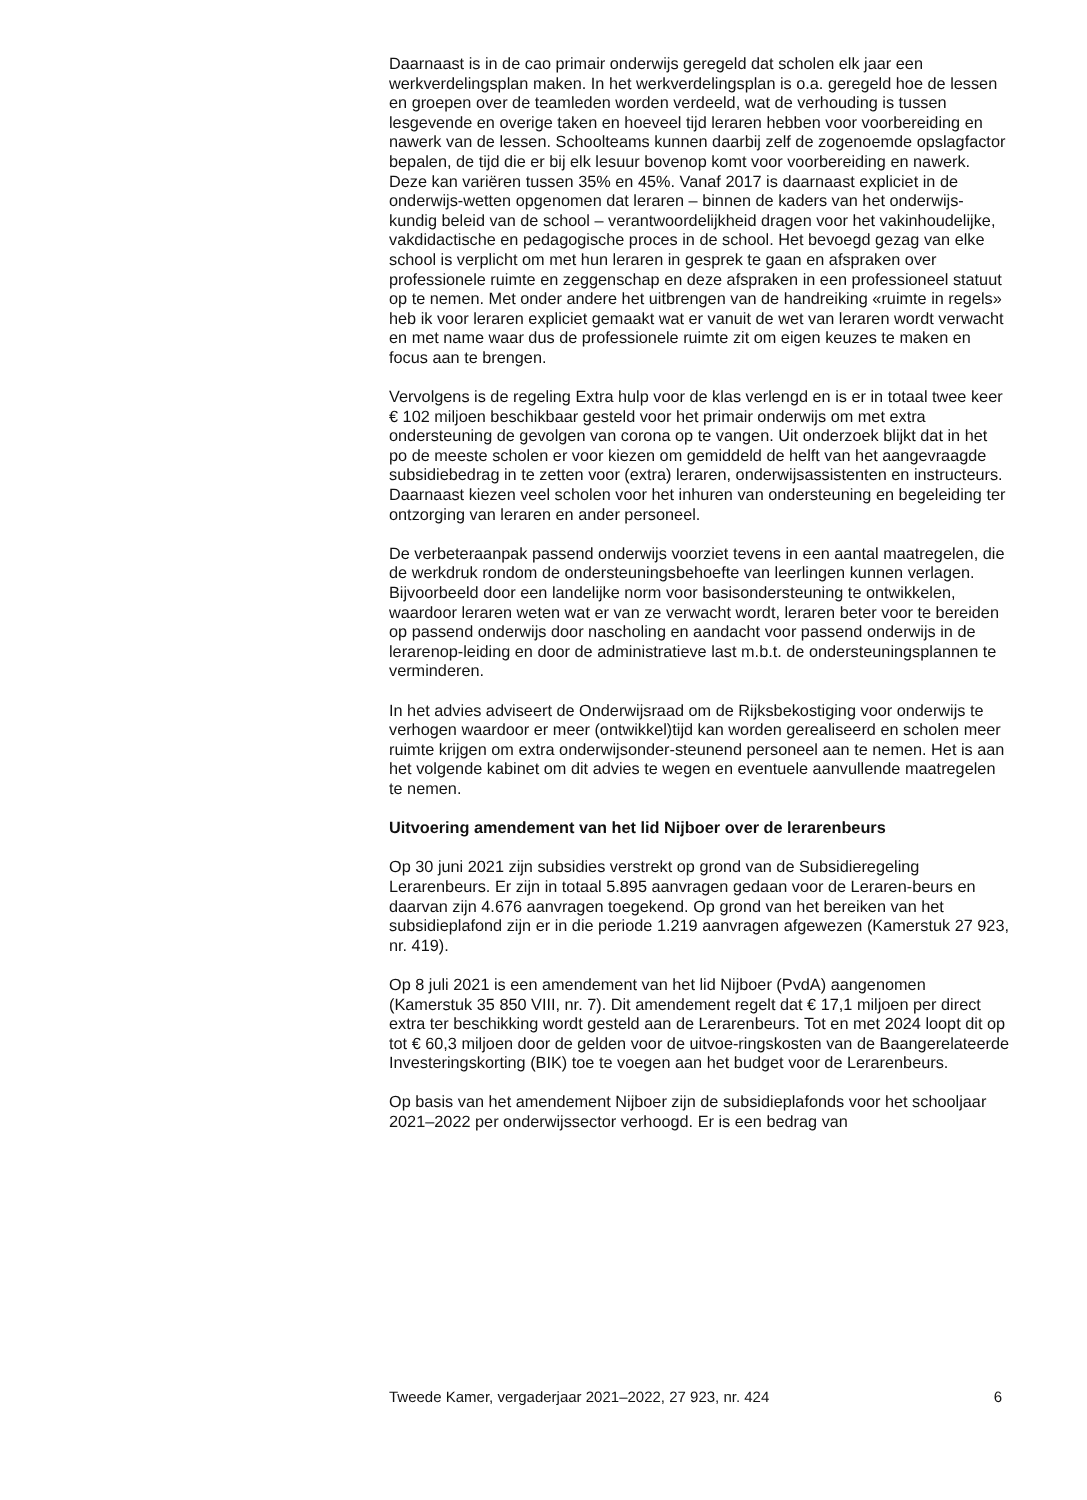Daarnaast is in de cao primair onderwijs geregeld dat scholen elk jaar een werkverdelingsplan maken. In het werkverdelingsplan is o.a. geregeld hoe de lessen en groepen over de teamleden worden verdeeld, wat de verhouding is tussen lesgevende en overige taken en hoeveel tijd leraren hebben voor voorbereiding en nawerk van de lessen. Schoolteams kunnen daarbij zelf de zogenoemde opslagfactor bepalen, de tijd die er bij elk lesuur bovenop komt voor voorbereiding en nawerk. Deze kan variëren tussen 35% en 45%. Vanaf 2017 is daarnaast expliciet in de onderwijs-wetten opgenomen dat leraren – binnen de kaders van het onderwijs-kundig beleid van de school – verantwoordelijkheid dragen voor het vakinhoudelijke, vakdidactische en pedagogische proces in de school. Het bevoegd gezag van elke school is verplicht om met hun leraren in gesprek te gaan en afspraken over professionele ruimte en zeggenschap en deze afspraken in een professioneel statuut op te nemen. Met onder andere het uitbrengen van de handreiking «ruimte in regels» heb ik voor leraren expliciet gemaakt wat er vanuit de wet van leraren wordt verwacht en met name waar dus de professionele ruimte zit om eigen keuzes te maken en focus aan te brengen.
Vervolgens is de regeling Extra hulp voor de klas verlengd en is er in totaal twee keer € 102 miljoen beschikbaar gesteld voor het primair onderwijs om met extra ondersteuning de gevolgen van corona op te vangen. Uit onderzoek blijkt dat in het po de meeste scholen er voor kiezen om gemiddeld de helft van het aangevraagde subsidiebedrag in te zetten voor (extra) leraren, onderwijsassistenten en instructeurs. Daarnaast kiezen veel scholen voor het inhuren van ondersteuning en begeleiding ter ontzorging van leraren en ander personeel.
De verbeteraanpak passend onderwijs voorziet tevens in een aantal maatregelen, die de werkdruk rondom de ondersteuningsbehoefte van leerlingen kunnen verlagen. Bijvoorbeeld door een landelijke norm voor basisondersteuning te ontwikkelen, waardoor leraren weten wat er van ze verwacht wordt, leraren beter voor te bereiden op passend onderwijs door nascholing en aandacht voor passend onderwijs in de lerarenop-leiding en door de administratieve last m.b.t. de ondersteuningsplannen te verminderen.
In het advies adviseert de Onderwijsraad om de Rijksbekostiging voor onderwijs te verhogen waardoor er meer (ontwikkel)tijd kan worden gerealiseerd en scholen meer ruimte krijgen om extra onderwijsonder-steunend personeel aan te nemen. Het is aan het volgende kabinet om dit advies te wegen en eventuele aanvullende maatregelen te nemen.
Uitvoering amendement van het lid Nijboer over de lerarenbeurs
Op 30 juni 2021 zijn subsidies verstrekt op grond van de Subsidieregeling Lerarenbeurs. Er zijn in totaal 5.895 aanvragen gedaan voor de Leraren-beurs en daarvan zijn 4.676 aanvragen toegekend. Op grond van het bereiken van het subsidieplafond zijn er in die periode 1.219 aanvragen afgewezen (Kamerstuk 27 923, nr. 419).
Op 8 juli 2021 is een amendement van het lid Nijboer (PvdA) aangenomen (Kamerstuk 35 850 VIII, nr. 7). Dit amendement regelt dat € 17,1 miljoen per direct extra ter beschikking wordt gesteld aan de Lerarenbeurs. Tot en met 2024 loopt dit op tot € 60,3 miljoen door de gelden voor de uitvoe-ringskosten van de Baangerelateerde Investeringskorting (BIK) toe te voegen aan het budget voor de Lerarenbeurs.
Op basis van het amendement Nijboer zijn de subsidieplafonds voor het schooljaar 2021–2022 per onderwijssector verhoogd. Er is een bedrag van
Tweede Kamer, vergaderjaar 2021–2022, 27 923, nr. 424 6